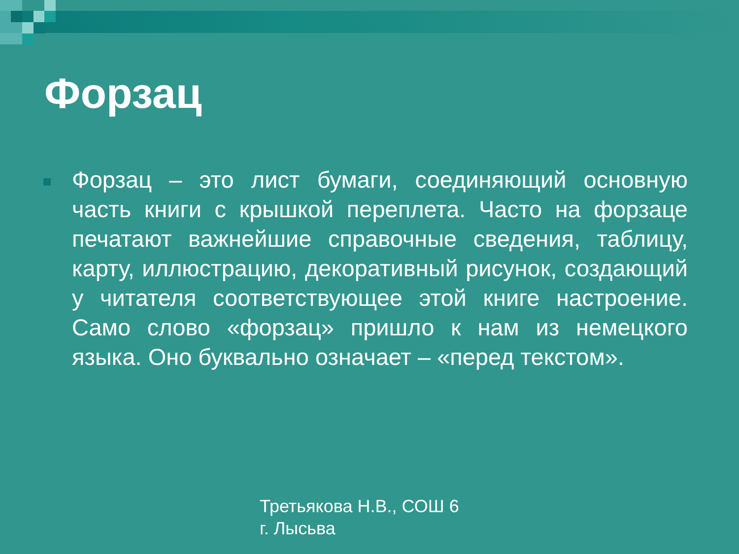Форзац
Форзац – это лист бумаги, соединяющий основную часть книги с крышкой переплета. Часто на форзаце печатают важнейшие справочные сведения, таблицу, карту, иллюстрацию, декоративный рисунок, создающий у читателя соответствующее этой книге настроение. Само слово «форзац» пришло к нам из немецкого языка. Оно буквально означает – «перед текстом».
Третьякова Н.В., СОШ 6
г. Лысьва